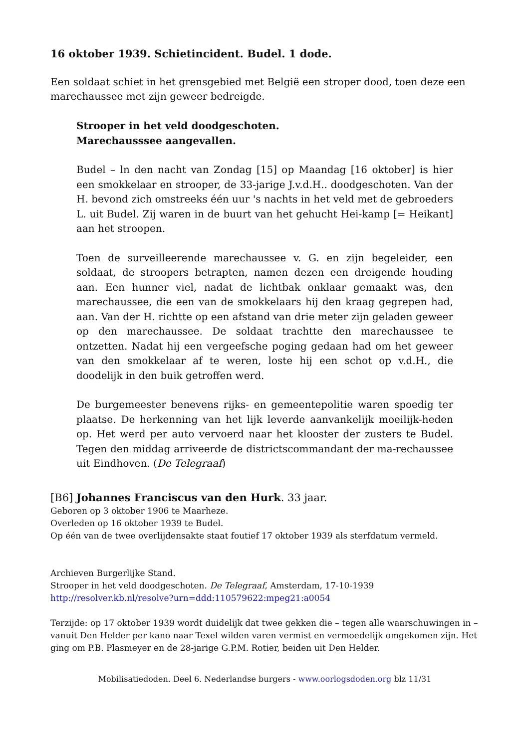16 oktober 1939. Schietincident. Budel. 1 dode.
Een soldaat schiet in het grensgebied met België een stroper dood, toen deze een marechaussee met zijn geweer bedreigde.
Strooper in het veld doodgeschoten.
Marechausssee aangevallen.
Budel – ln den nacht van Zondag [15] op Maandag [16 oktober] is hier een smokkelaar en strooper, de 33-jarige J.v.d.H.. doodgeschoten. Van der H. bevond zich omstreeks één uur 's nachts in het veld met de gebroeders L. uit Budel. Zij waren in de buurt van het gehucht Hei-kamp [= Heikant] aan het stroopen.
Toen de surveilleerende marechaussee v. G. en zijn begeleider, een soldaat, de stroopers betrapten, namen dezen een dreigende houding aan. Een hunner viel, nadat de lichtbak onklaar gemaakt was, den marechaussee, die een van de smokkelaars hij den kraag gegrepen had, aan. Van der H. richtte op een afstand van drie meter zijn geladen geweer op den marechaussee. De soldaat trachtte den marechaussee te ontzetten. Nadat hij een vergeefsche poging gedaan had om het geweer van den smokkelaar af te weren, loste hij een schot op v.d.H., die doodelijk in den buik getroffen werd.
De burgemeester benevens rijks- en gemeentepolitie waren spoedig ter plaatse. De herkenning van het lijk leverde aanvankelijk moeilijk-heden op. Het werd per auto vervoerd naar het klooster der zusters te Budel. Tegen den middag arriveerde de districtscommandant der ma-rechaussee uit Eindhoven. (De Telegraaf)
[B6] Johannes Franciscus van den Hurk. 33 jaar.
Geboren op 3 oktober 1906 te Maarheze.
Overleden op 16 oktober 1939 te Budel.
Op één van de twee overlijdensakte staat foutief 17 oktober 1939 als sterfdatum vermeld.
Archieven Burgerlijke Stand.
Strooper in het veld doodgeschoten. De Telegraaf, Amsterdam, 17-10-1939
http://resolver.kb.nl/resolve?urn=ddd:110579622:mpeg21:a0054
Terzijde: op 17 oktober 1939 wordt duidelijk dat twee gekken die – tegen alle waarschuwingen in – vanuit Den Helder per kano naar Texel wilden varen vermist en vermoedelijk omgekomen zijn. Het ging om P.B. Plasmeyer en de 28-jarige G.P.M. Rotier, beiden uit Den Helder.
Mobilisatiedoden. Deel 6. Nederlandse burgers - www.oorlogsdoden.org blz 11/31